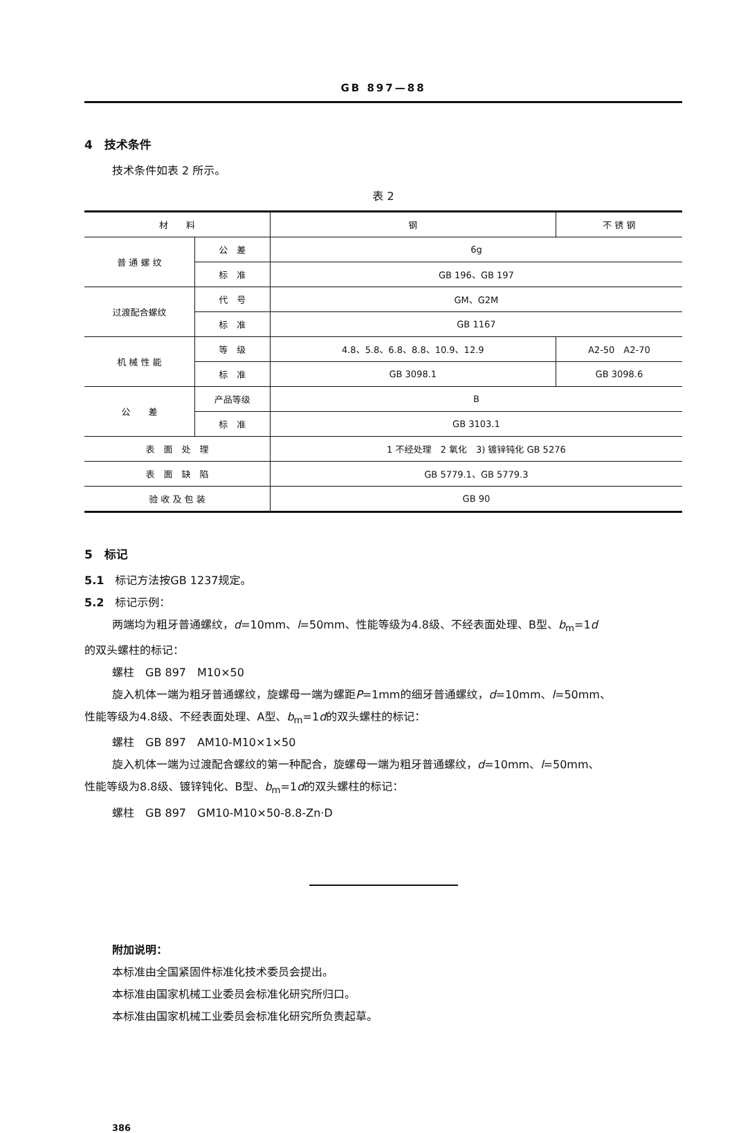GB 897—88
4　技术条件
技术条件如表 2 所示。
表 2
| 材 料 | | 钢 | 不 锈 钢 |
| --- | --- | --- | --- |
| 普 通 螺 纹 | 公 差 | 6g | |
| | 标 准 | GB 196、GB 197 | |
| 过渡配合螺纹 | 代 号 | GM、G2M | |
| | 标 准 | GB 1167 | |
| 机 械 性 能 | 等 级 | 4.8、5.8、6.8、8.8、10.9、12.9 | A2-50 A2-70 |
| | 标 准 | GB 3098.1 | GB 3098.6 |
| 公 差 | 产品等级 | B | |
| | 标 准 | GB 3103.1 | |
| 表 面 处 理 | | 1 不经处理 2 氧化 3) 镀锌钝化 GB 5276 | |
| 表 面 缺 陷 | | GB 5779.1、GB 5779.3 | |
| 验 收 及 包 装 | | GB 90 | |
5　标记
5.1　标记方法按GB 1237规定。
5.2　标记示例：
两端均为粗牙普通螺纹，d=10mm、l=50mm、性能等级为4.8级、不经表面处理、B型、b<sub>m</sub>=1d
的双头螺柱的标记：
螺柱　GB 897　M10×50
旋入机体一端为粗牙普通螺纹，旋螺母一端为螺距P=1mm的细牙普通螺纹，d=10mm、l=50mm、
性能等级为4.8级、不经表面处理、A型、b<sub>m</sub>=1d的双头螺柱的标记：
螺柱　GB 897　AM10-M10×1×50
旋入机体一端为过渡配合螺纹的第一种配合，旋螺母一端为粗牙普通螺纹，d=10mm、l=50mm、
性能等级为8.8级、镀锌钝化、B型、b<sub>m</sub>=1d的双头螺柱的标记：
螺柱　GB 897　GM10-M10×50-8.8-Zn·D
附加说明：
本标准由全国紧固件标准化技术委员会提出。
本标准由国家机械工业委员会标准化研究所归口。
本标准由国家机械工业委员会标准化研究所负责起草。
386